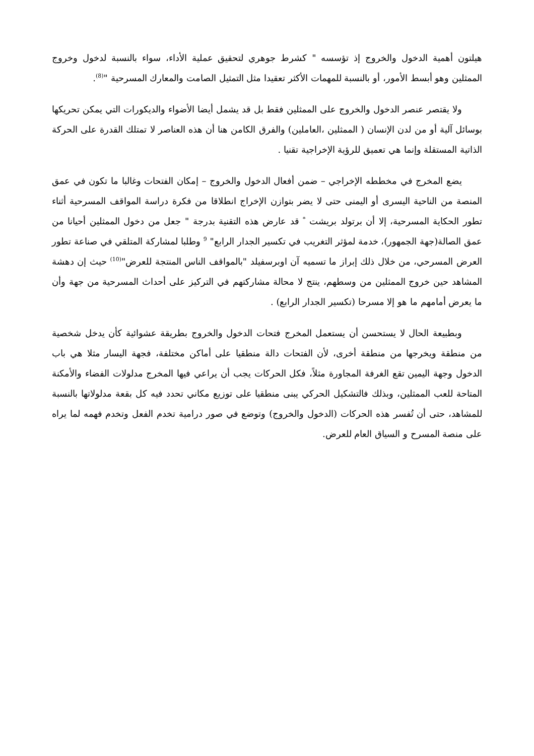هيلتون أهمية الدخول والخروج إذ تؤسسه " كشرط جوهري لتحقيق عملية الأداء، سواء بالنسبة لدخول وخروج الممثلين وهو أبسط الأمور، أو بالنسبة للمهمات الأكثر تعقيدا مثل التمثيل الصامت والمعارك المسرحية "<sup>(8)</sup>.
ولا يقتصر عنصر الدخول والخروج على الممثلين فقط بل قد يشمل أيضا الأضواء والديكورات التي يمكن تحريكها بوسائل آلية أو من لدن الإنسان ( الممثلين ،العاملين) والفرق الكامن هنا أن هذه العناصر لا تمتلك القدرة على الحركة الذاتية المستقلة وإنما هي تعميق للرؤية الإخراجية تقنيا .
يضع المخرج في مخططه الإخراجي – ضمن أفعال الدخول والخروج – إمكان الفتحات وغالبا ما تكون في عمق المنصة من الناحية اليسرى أو اليمنى حتى لا يضر بتوازن الإخراج انطلاقا من فكرة دراسة المواقف المسرحية أثناء تطور الحكاية المسرحية، إلا أن برتولد بريشت <sup>*</sup> قد عارض هذه التقنية بدرجة " جعل من دخول الممثلين أحيانا من عمق الصالة(جهة الجمهور)، خدمة لمؤثر التغريب في تكسير الجدار الرابع" <sup>9</sup> وطلبا لمشاركة المتلقي في صناعة تطور العرض المسرحي، من خلال ذلك إبراز ما تسميه آن اوبرسفيلد "بالمواقف الناس المنتجة للعرض"<sup>(10)</sup> حيث إن دهشة المشاهد حين خروج الممثلين من وسطهم، ينتج لا محالة مشاركتهم في التركيز على أحداث المسرحية من جهة وأن ما يعرض أمامهم ما هو إلا مسرحا (تكسير الجدار الرابع) .
وبطبيعة الحال لا يستحسن أن يستعمل المخرج فتحات الدخول والخروج بطريقة عشوائية كأن يدخل شخصية من منطقة ويخرجها من منطقة أخرى، لأن الفتحات دالة منطقيا على أماكن مختلفة، فجهة اليسار مثلا هي باب الدخول وجهة اليمين تقع الغرفة المجاورة مثلاً، فكل الحركات يجب أن يراعي فيها المخرج مدلولات الفضاء والأمكنة المتاحة للعب الممثلين، وبذلك فالتشكيل الحركي يبنى منطقيا على توزيع مكاني تحدد فيه كل بقعة مدلولاتها بالنسبة للمشاهد، حتى أن تُفسر هذه الحركات (الدخول والخروج) وتوضع في صور درامية تخدم الفعل وتخدم فهمه لما يراه على منصة المسرح و السياق العام للعرض.